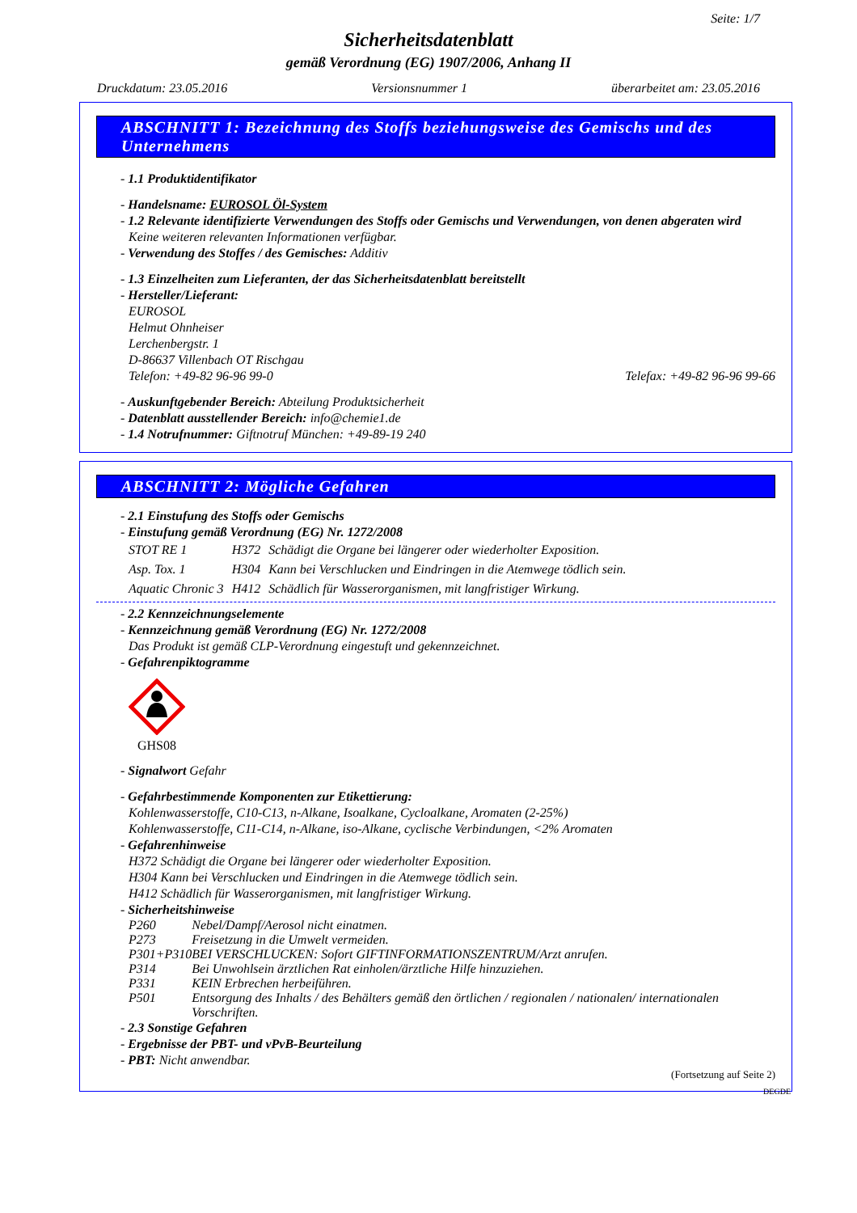Seite: 1/7
Sicherheitsdatenblatt
gemäß Verordnung (EG) 1907/2006, Anhang II
Druckdatum: 23.05.2016 Versionsnummer 1 überarbeitet am: 23.05.2016
ABSCHNITT 1: Bezeichnung des Stoffs beziehungsweise des Gemischs und des Unternehmens
- 1.1 Produktidentifikator
- Handelsname: EUROSOL Öl-System
- 1.2 Relevante identifizierte Verwendungen des Stoffs oder Gemischs und Verwendungen, von denen abgeraten wird
Keine weiteren relevanten Informationen verfügbar.
- Verwendung des Stoffes / des Gemisches: Additiv
- 1.3 Einzelheiten zum Lieferanten, der das Sicherheitsdatenblatt bereitstellt
- Hersteller/Lieferant:
EUROSOL
Helmut Ohnheiser
Lerchenbergstr. 1
D-86637 Villenbach OT Rischgau
Telefon: +49-82 96-96 99-0 Telefax: +49-82 96-96 99-66
- Auskunftgebender Bereich: Abteilung Produktsicherheit
- Datenblatt ausstellender Bereich: info@chemie1.de
- 1.4 Notrufnummer: Giftnotruf München: +49-89-19 240
ABSCHNITT 2: Mögliche Gefahren
- 2.1 Einstufung des Stoffs oder Gemischs
- Einstufung gemäß Verordnung (EG) Nr. 1272/2008
| STOT RE 1 | H372 | Schädigt die Organe bei längerer oder wiederholter Exposition. |
| Asp. Tox. 1 | H304 | Kann bei Verschlucken und Eindringen in die Atemwege tödlich sein. |
| Aquatic Chronic 3 | H412 | Schädlich für Wasserorganismen, mit langfristiger Wirkung. |
- 2.2 Kennzeichnungselemente
- Kennzeichnung gemäß Verordnung (EG) Nr. 1272/2008
Das Produkt ist gemäß CLP-Verordnung eingestuft und gekennzeichnet.
- Gefahrenpiktogramme
GHS08
- Signalwort Gefahr
- Gefahrbestimmende Komponenten zur Etikettierung:
Kohlenwasserstoffe, C10-C13, n-Alkane, Isoalkane, Cycloalkane, Aromaten (2-25%)
Kohlenwasserstoffe, C11-C14, n-Alkane, iso-Alkane, cyclische Verbindungen, <2% Aromaten
- Gefahrenhinweise
H372 Schädigt die Organe bei längerer oder wiederholter Exposition.
H304 Kann bei Verschlucken und Eindringen in die Atemwege tödlich sein.
H412 Schädlich für Wasserorganismen, mit langfristiger Wirkung.
- Sicherheitshinweise
| P260 | Nebel/Dampf/Aerosol nicht einatmen. |
| P273 | Freisetzung in die Umwelt vermeiden. |
| P301+P310 | BEI VERSCHLUCKEN: Sofort GIFTINFORMATIONSZENTRUM/Arzt anrufen. |
| P314 | Bei Unwohlsein ärztlichen Rat einholen/ärztliche Hilfe hinzuziehen. |
| P331 | KEIN Erbrechen herbeiführen. |
| P501 | Entsorgung des Inhalts / des Behälters gemäß den örtlichen / regionalen / nationalen/ internationalen Vorschriften. |
- 2.3 Sonstige Gefahren
- Ergebnisse der PBT- und vPvB-Beurteilung
- PBT: Nicht anwendbar.
(Fortsetzung auf Seite 2)
DEGDE